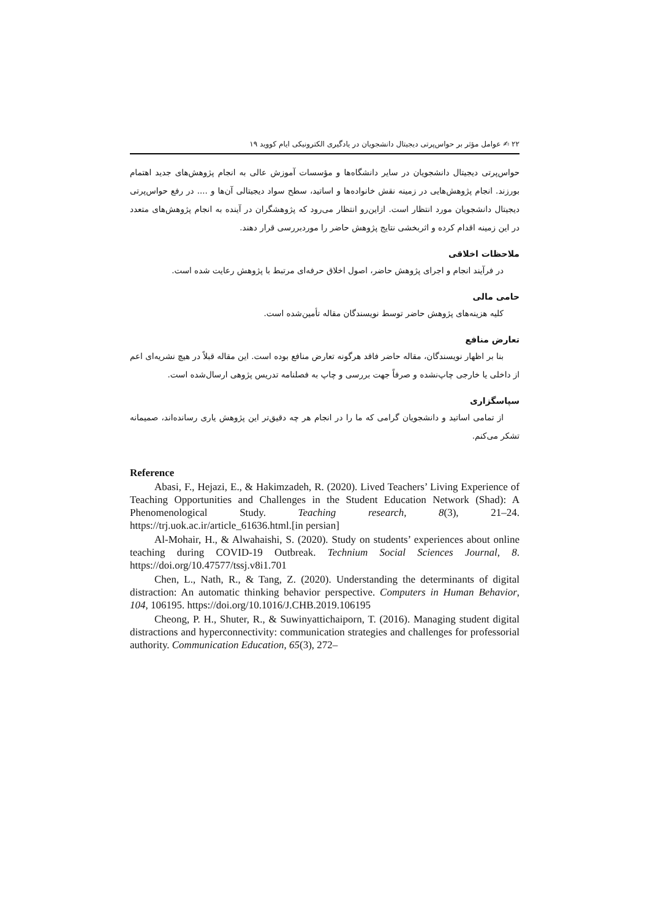۲۲ ✍ عوامل مؤثر بر حواس‌پرتی دیجیتال دانشجویان در یادگیری الکترونیکی ایام کووید ۱۹
حواس‌پرتی دیجیتال دانشجویان در سایر دانشگاه‌ها و مؤسسات آموزش عالی به انجام پژوهش‌های جدید اهتمام بورزند. انجام پژوهش‌هایی در زمینه نقش خانواده‌ها و اساتید، سطح سواد دیجیتالی آن‌ها و .... در رفع حواس‌پرتی دیجیتال دانشجویان مورد انتظار است. ازاین‌رو انتظار می‌رود که پژوهشگران در آینده به انجام پژوهش‌های متعدد در این زمینه اقدام کرده و اثربخشی نتایج پژوهش حاضر را موردبررسی قرار دهند.
ملاحظات اخلاقی
در فرآیند انجام و اجرای پژوهش حاضر، اصول اخلاق حرفه‌ای مرتبط با پژوهش رعایت شده است.
حامی مالی
کلیه هزینه‌های پژوهش حاضر توسط نویسندگان مقاله تأمین‌شده است.
تعارض منافع
بنا بر اظهار نویسندگان، مقاله حاضر فاقد هرگونه تعارض منافع بوده است. این مقاله قبلاً در هیچ نشریه‌ای اعم از داخلی یا خارجی چاپ‌نشده و صرفاً جهت بررسی و چاپ به فصلنامه تدریس پژوهی ارسال‌شده است.
سپاسگزاری
از تمامی اساتید و دانشجویان گرامی که ما را در انجام هر چه دقیق‌تر این پژوهش یاری رسانده‌اند، صمیمانه تشکر می‌کنم.
Reference
Abasi, F., Hejazi, E., & Hakimzadeh, R. (2020). Lived Teachers’ Living Experience of Teaching Opportunities and Challenges in the Student Education Network (Shad): A Phenomenological Study. Teaching research, 8(3), 21–24. https://trj.uok.ac.ir/article_61636.html.[in persian]
Al-Mohair, H., & Alwahaishi, S. (2020). Study on students’ experiences about online teaching during COVID-19 Outbreak. Technium Social Sciences Journal, 8. https://doi.org/10.47577/tssj.v8i1.701
Chen, L., Nath, R., & Tang, Z. (2020). Understanding the determinants of digital distraction: An automatic thinking behavior perspective. Computers in Human Behavior, 104, 106195. https://doi.org/10.1016/J.CHB.2019.106195
Cheong, P. H., Shuter, R., & Suwinyattichaiporn, T. (2016). Managing student digital distractions and hyperconnectivity: communication strategies and challenges for professorial authority. Communication Education, 65(3), 272–